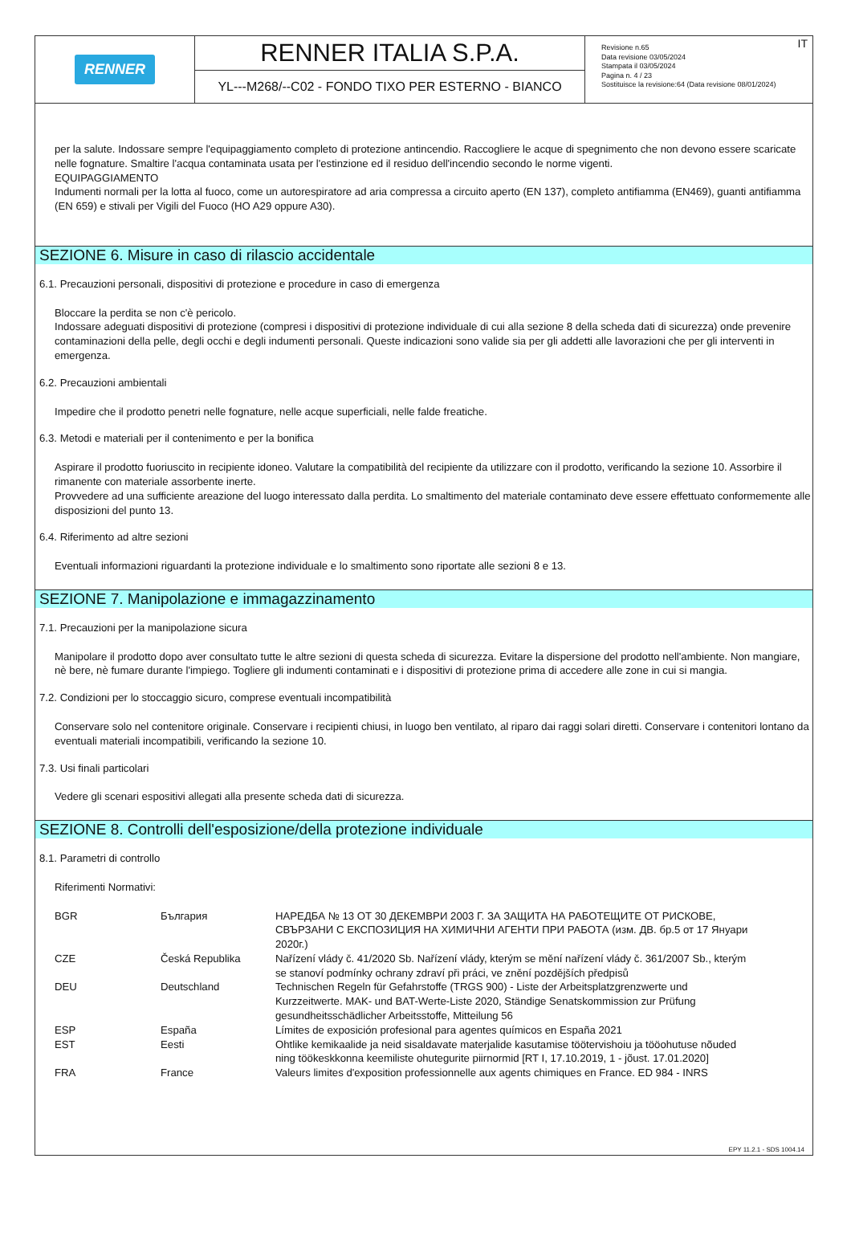RENNER
RENNER ITALIA S.P.A.
YL---M268/--C02 - FONDO TIXO PER ESTERNO - BIANCO
IT Revisione n.65
Data revisione 03/05/2024
Stampata il 03/05/2024
Pagina n. 4 / 23
Sostituisce la revisione:64 (Data revisione 08/01/2024)
per la salute. Indossare sempre l'equipaggiamento completo di protezione antincendio. Raccogliere le acque di spegnimento che non devono essere scaricate nelle fognature. Smaltire l'acqua contaminata usata per l'estinzione ed il residuo dell'incendio secondo le norme vigenti.
EQUIPAGGIAMENTO
Indumenti normali per la lotta al fuoco, come un autorespiratore ad aria compressa a circuito aperto (EN 137), completo antifiamma (EN469), guanti antifiamma (EN 659) e stivali per Vigili del Fuoco (HO A29 oppure A30).
SEZIONE 6. Misure in caso di rilascio accidentale
6.1. Precauzioni personali, dispositivi di protezione e procedure in caso di emergenza
Bloccare la perdita se non c'è pericolo.
Indossare adeguati dispositivi di protezione (compresi i dispositivi di protezione individuale di cui alla sezione 8 della scheda dati di sicurezza) onde prevenire contaminazioni della pelle, degli occhi e degli indumenti personali. Queste indicazioni sono valide sia per gli addetti alle lavorazioni che per gli interventi in emergenza.
6.2. Precauzioni ambientali
Impedire che il prodotto penetri nelle fognature, nelle acque superficiali, nelle falde freatiche.
6.3. Metodi e materiali per il contenimento e per la bonifica
Aspirare il prodotto fuoriuscito in recipiente idoneo. Valutare la compatibilità del recipiente da utilizzare con il prodotto, verificando la sezione 10. Assorbire il rimanente con materiale assorbente inerte.
Provvedere ad una sufficiente areazione del luogo interessato dalla perdita. Lo smaltimento del materiale contaminato deve essere effettuato conformemente alle disposizioni del punto 13.
6.4. Riferimento ad altre sezioni
Eventuali informazioni riguardanti la protezione individuale e lo smaltimento sono riportate alle sezioni 8 e 13.
SEZIONE 7. Manipolazione e immagazzinamento
7.1. Precauzioni per la manipolazione sicura
Manipolare il prodotto dopo aver consultato tutte le altre sezioni di questa scheda di sicurezza. Evitare la dispersione del prodotto nell'ambiente. Non mangiare, nè bere, nè fumare durante l'impiego. Togliere gli indumenti contaminati e i dispositivi di protezione prima di accedere alle zone in cui si mangia.
7.2. Condizioni per lo stoccaggio sicuro, comprese eventuali incompatibilità
Conservare solo nel contenitore originale. Conservare i recipienti chiusi, in luogo ben ventilato, al riparo dai raggi solari diretti. Conservare i contenitori lontano da eventuali materiali incompatibili, verificando la sezione 10.
7.3. Usi finali particolari
Vedere gli scenari espositivi allegati alla presente scheda dati di sicurezza.
SEZIONE 8. Controlli dell'esposizione/della protezione individuale
8.1. Parametri di controllo
Riferimenti Normativi:
| BGR | България | НАРЕДБА № 13 ОТ 30 ДЕКЕМВРИ 2003 Г. ЗА ЗАЩИТА НА РАБОТЕЩИТЕ ОТ РИСКОВЕ, СВЪРЗАНИ С ЕКСПОЗИЦИЯ НА ХИМИЧНИ АГЕНТИ ПРИ РАБОТА (изм. ДВ. бр.5 от 17 Януари 2020г.) |
| CZE | Česká Republika | Nařízení vlády č. 41/2020 Sb. Nařízení vlády, kterým se mění nařízení vlády č. 361/2007 Sb., kterým se stanoví podmínky ochrany zdraví při práci, ve znění pozdějších předpisů |
| DEU | Deutschland | Technischen Regeln für Gefahrstoffe (TRGS 900) - Liste der Arbeitsplatzgrenzwerte und Kurzzeitwerte. MAK- und BAT-Werte-Liste 2020, Ständige Senatskommission zur Prüfung gesundheitsschädlicher Arbeitsstoffe, Mitteilung 56 |
| ESP | España | Límites de exposición profesional para agentes químicos en España 2021 |
| EST | Eesti | Ohtlike kemikaalide ja neid sisaldavate materjalide kasutamise töötervishoiu ja tööohutuse nõuded ning töökeskkonna keemiliste ohutegurite piirnormid [RT I, 17.10.2019, 1 - jõust. 17.01.2020] |
| FRA | France | Valeurs limites d'exposition professionnelle aux agents chimiques en France. ED 984 - INRS |
EPY 11.2.1 - SDS 1004.14